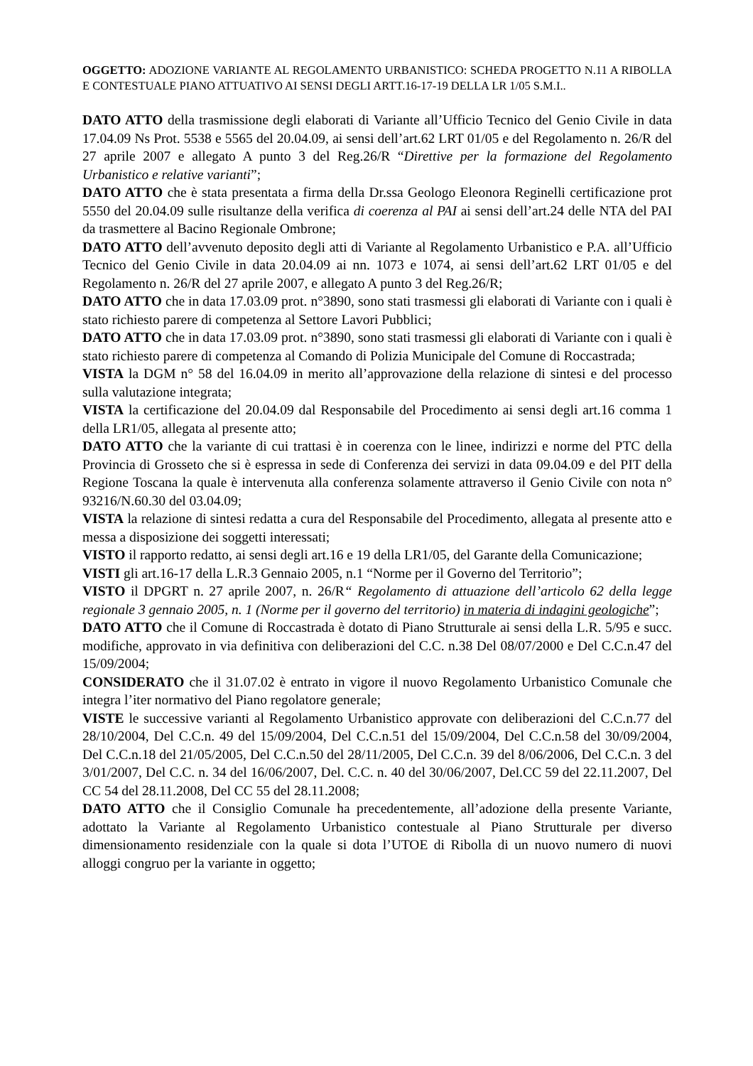OGGETTO: ADOZIONE VARIANTE AL REGOLAMENTO URBANISTICO: SCHEDA PROGETTO N.11 A RIBOLLA E CONTESTUALE PIANO ATTUATIVO AI SENSI DEGLI ARTT.16-17-19 DELLA LR 1/05 S.M.I..
DATO ATTO della trasmissione degli elaborati di Variante all’Ufficio Tecnico del Genio Civile in data 17.04.09 Ns Prot. 5538 e 5565 del 20.04.09, ai sensi dell’art.62 LRT 01/05 e del Regolamento n. 26/R del 27 aprile 2007 e allegato A punto 3 del Reg.26/R “Direttive per la formazione del Regolamento Urbanistico e relative varianti”;
DATO ATTO che è stata presentata a firma della Dr.ssa Geologo Eleonora Reginelli certificazione prot 5550 del 20.04.09 sulle risultanze della verifica di coerenza al PAI ai sensi dell’art.24 delle NTA del PAI da trasmettere al Bacino Regionale Ombrone;
DATO ATTO dell’avvenuto deposito degli atti di Variante al Regolamento Urbanistico e P.A. all’Ufficio Tecnico del Genio Civile in data 20.04.09 ai nn. 1073 e 1074, ai sensi dell’art.62 LRT 01/05 e del Regolamento n. 26/R del 27 aprile 2007, e allegato A punto 3 del Reg.26/R;
DATO ATTO che in data 17.03.09 prot. n°3890, sono stati trasmessi gli elaborati di Variante con i quali è stato richiesto parere di competenza al Settore Lavori Pubblici;
DATO ATTO che in data 17.03.09 prot. n°3890, sono stati trasmessi gli elaborati di Variante con i quali è stato richiesto parere di competenza al Comando di Polizia Municipale del Comune di Roccastrada;
VISTA la DGM n° 58 del 16.04.09 in merito all’approvazione della relazione di sintesi e del processo sulla valutazione integrata;
VISTA la certificazione del 20.04.09 dal Responsabile del Procedimento ai sensi degli art.16 comma 1 della LR1/05, allegata al presente atto;
DATO ATTO che la variante di cui trattasi è in coerenza con le linee, indirizzi e norme del PTC della Provincia di Grosseto che si è espressa in sede di Conferenza dei servizi in data 09.04.09 e del PIT della Regione Toscana la quale è intervenuta alla conferenza solamente attraverso il Genio Civile con nota n° 93216/N.60.30 del 03.04.09;
VISTA la relazione di sintesi redatta a cura del Responsabile del Procedimento, allegata al presente atto e messa a disposizione dei soggetti interessati;
VISTO il rapporto redatto, ai sensi degli art.16 e 19 della LR1/05, del Garante della Comunicazione;
VISTI gli art.16-17 della L.R.3 Gennaio 2005, n.1 “Norme per il Governo del Territorio”;
VISTO il DPGRT n. 27 aprile 2007, n. 26/R“ Regolamento di attuazione dell’articolo 62 della legge regionale 3 gennaio 2005, n. 1 (Norme per il governo del territorio) in materia di indagini geologiche”;
DATO ATTO che il Comune di Roccastrada è dotato di Piano Strutturale ai sensi della L.R. 5/95 e succ. modifiche, approvato in via definitiva con deliberazioni del C.C. n.38 Del 08/07/2000 e Del C.C.n.47 del 15/09/2004;
CONSIDERATO che il 31.07.02 è entrato in vigore il nuovo Regolamento Urbanistico Comunale che integra l’iter normativo del Piano regolatore generale;
VISTE le successive varianti al Regolamento Urbanistico approvate con deliberazioni del C.C.n.77 del 28/10/2004, Del C.C.n. 49 del 15/09/2004, Del C.C.n.51 del 15/09/2004, Del C.C.n.58 del 30/09/2004, Del C.C.n.18 del 21/05/2005, Del C.C.n.50 del 28/11/2005, Del C.C.n. 39 del 8/06/2006, Del C.C.n. 3 del 3/01/2007, Del C.C. n. 34 del 16/06/2007, Del. C.C. n. 40 del 30/06/2007, Del.CC 59 del 22.11.2007, Del CC 54 del 28.11.2008, Del CC 55 del 28.11.2008;
DATO ATTO che il Consiglio Comunale ha precedentemente, all’adozione della presente Variante, adottato la Variante al Regolamento Urbanistico contestuale al Piano Strutturale per diverso dimensionamento residenziale con la quale si dota l’UTOE di Ribolla di un nuovo numero di nuovi alloggi congruo per la variante in oggetto;